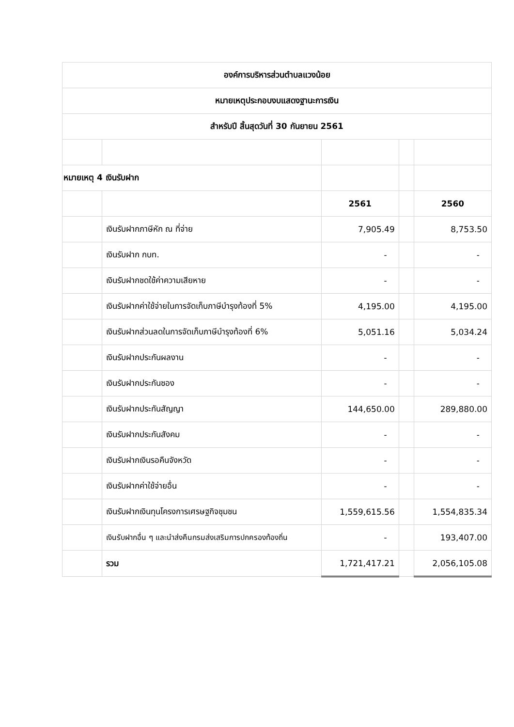| องค์การบริหารส่วนตำบลแวงน้อย | | | | |
| หมายเหตุประกอบงบแสดงฐานะการเงิน | | | | |
| สำหรับปี สิ้นสุดวันที่ 30 กันยายน 2561 | | | | |
| หมายเหตุ 4 เงินรับฝาก | | | | |
| | | 2561 | | 2560 |
| | เงินรับฝากภาษีหัก ณ ที่จ่าย | 7,905.49 | | 8,753.50 |
| | เงินรับฝาก กบท. | - | | - |
| | เงินรับฝากชดใช้ค่าความเสียหาย | - | | - |
| | เงินรับฝากค่าใช้จ่ายในการจัดเก็บภาษีบำรุงท้องที่ 5% | 4,195.00 | | 4,195.00 |
| | เงินรับฝากส่วนลดในการจัดเก็บภาษีบำรุงท้องที่ 6% | 5,051.16 | | 5,034.24 |
| | เงินรับฝากประกันผลงาน | - | | - |
| | เงินรับฝากประกันซอง | - | | - |
| | เงินรับฝากประกันสัญญา | 144,650.00 | | 289,880.00 |
| | เงินรับฝากประกันสังคม | - | | - |
| | เงินรับฝากเงินรอคืนจังหวัด | - | | - |
| | เงินรับฝากค่าใช้จ่ายอื่น | - | | - |
| | เงินรับฝากเงินทุนโครงการเศรษฐกิจชุมชน | 1,559,615.56 | | 1,554,835.34 |
| | เงินรับฝากอื่น ๆ และนำส่งคืนกรมส่งเสริมการปกครองท้องถิ่น | - | | 193,407.00 |
| | รวม | 1,721,417.21 | | 2,056,105.08 |